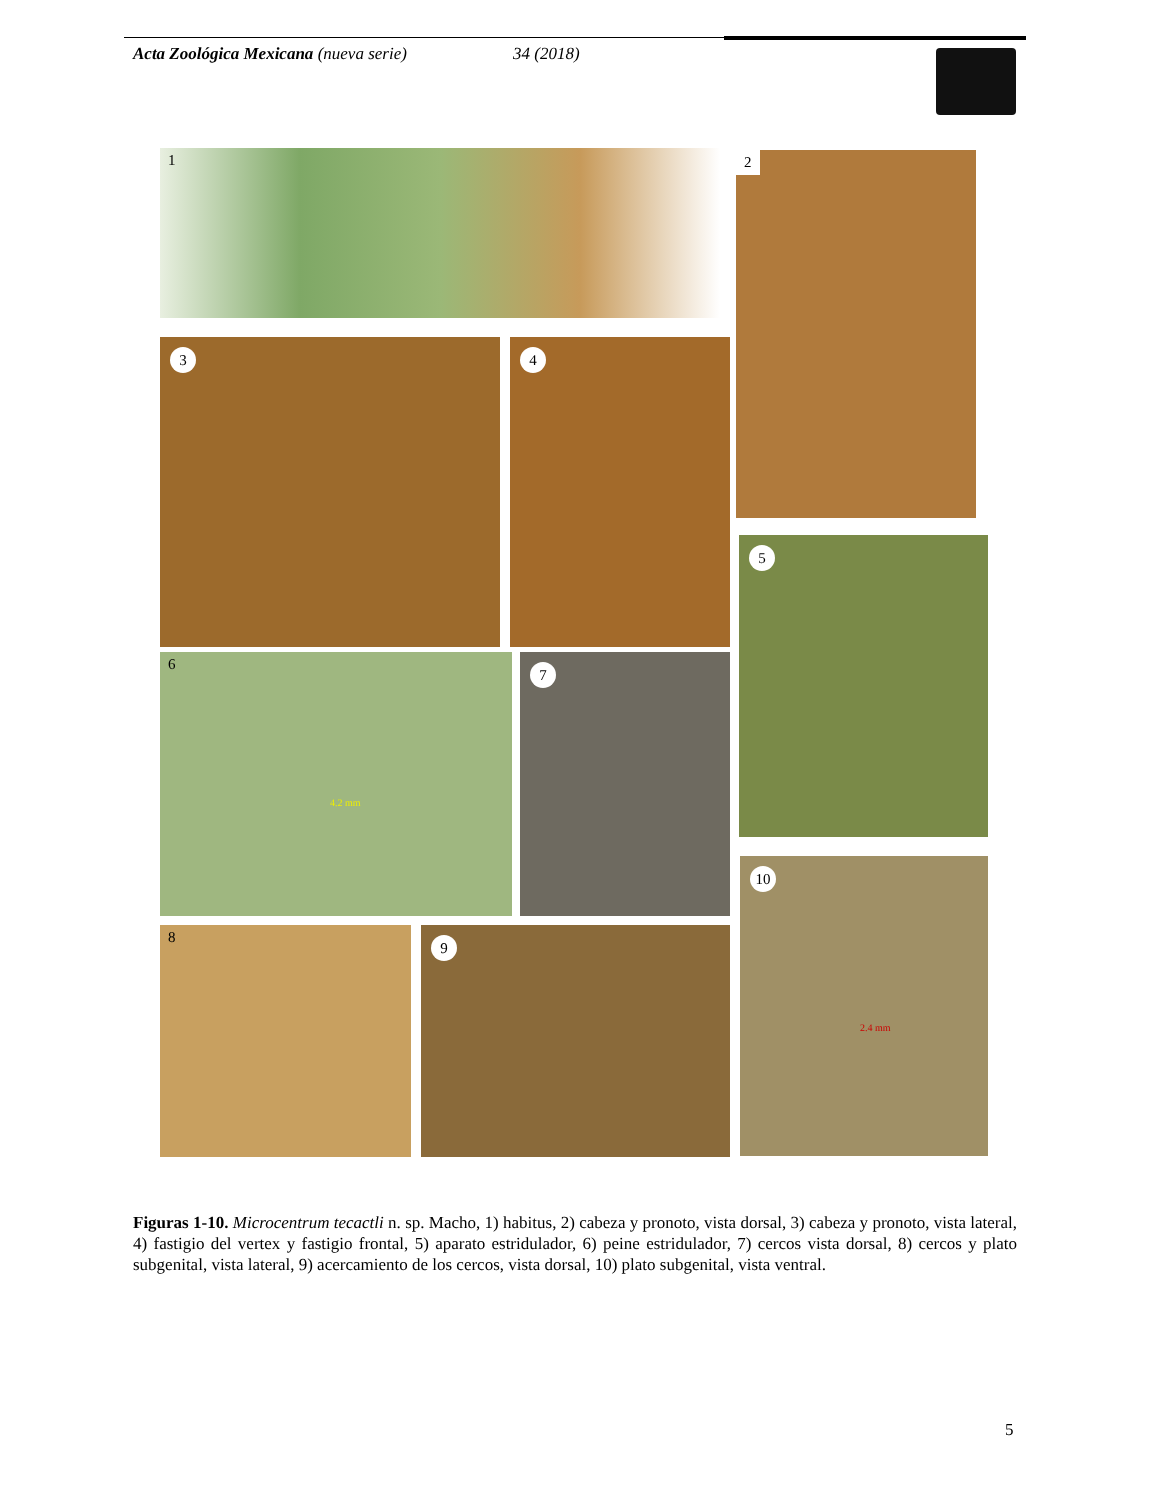Acta Zoológica Mexicana (nueva serie) 34 (2018)
1 2
3 4
5
6
4.2 mm
7
10
2.4 mm
8 9
Figuras 1-10. Microcentrum tecactli n. sp. Macho, 1) habitus, 2) cabeza y pronoto, vista dorsal, 3) cabeza y pronoto, vista lateral, 4) fastigio del vertex y fastigio frontal, 5) aparato estridulador, 6) peine estridulador, 7) cercos vista dorsal, 8) cercos y plato subgenital, vista lateral, 9) acercamiento de los cercos, vista dorsal, 10) plato subgenital, vista ventral.
5